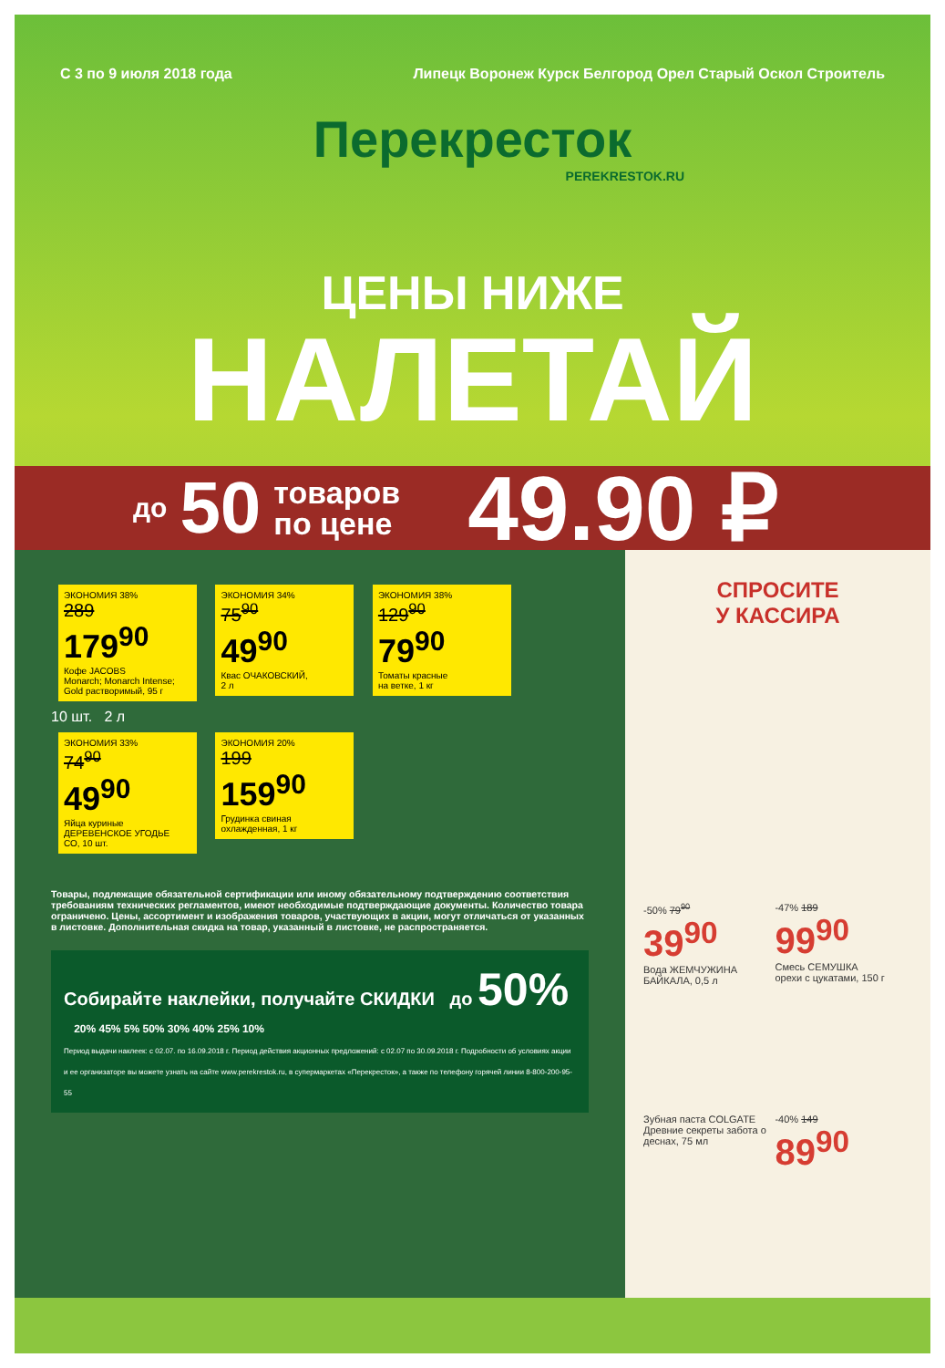С 3 по 9 июля 2018 года Липецк Воронеж Курск Белгород Орел Старый Оскол Строитель
Перекресток
PEREKRESTOK.RU
ЦЕНЫ НИЖЕ
НАЛЕТАЙ
до 50 товаров
по цене 49.90 ₽
ЭКОНОМИЯ 38%
289 179<sup>90</sup> Кофе JACOBS
Monarch; Monarch Intense; Gold растворимый, 95 г
ЭКОНОМИЯ 34%
75<sup>90</sup> 49<sup>90</sup> Квас ОЧАКОВСКИЙ,
2 л
ЭКОНОМИЯ 38%
129<sup>90</sup> 79<sup>90</sup> Томаты красные
на ветке, 1 кг
10 шт. 2 л
ЭКОНОМИЯ 33%
74<sup>90</sup> 49<sup>90</sup> Яйца куриные ДЕРЕВЕНСКОЕ УГОДЬЕ
СО, 10 шт.
ЭКОНОМИЯ 20%
199 159<sup>90</sup> Грудинка свиная
охлажденная, 1 кг
Товары, подлежащие обязательной сертификации или иному обязательному подтверждению соответствия требованиям технических регламентов, имеют необходимые подтверждающие документы. Количество товара ограничено. Цены, ассортимент и изображения товаров, участвующих в акции, могут отличаться от указанных в листовке. Дополнительная скидка на товар, указанный в листовке, не распространяется.
Собирайте наклейки, получайте СКИДКИ до 50% 20% 45% 5% 50% 30% 40% 25% 10%
Период выдачи наклеек: с 02.07. по 16.09.2018 г. Период действия акционных предложений: с 02.07 по 30.09.2018 г. Подробности об условиях акции и ее организаторе вы можете узнать на сайте www.perekrestok.ru, в супермаркетах «Перекресток», а также по телефону горячей линии 8-800-200-95-55
СПРОСИТЕ
У КАССИРА
-50% 79<sup>90</sup> 39<sup>90</sup> Вода ЖЕМЧУЖИНА БАЙКАЛА, 0,5 л
-47% 189 99<sup>90</sup> Смесь СЕМУШКА
орехи с цукатами, 150 г
Зубная паста COLGATE
Древние секреты забота о деснах, 75 мл
-40% 149 89<sup>90</sup>